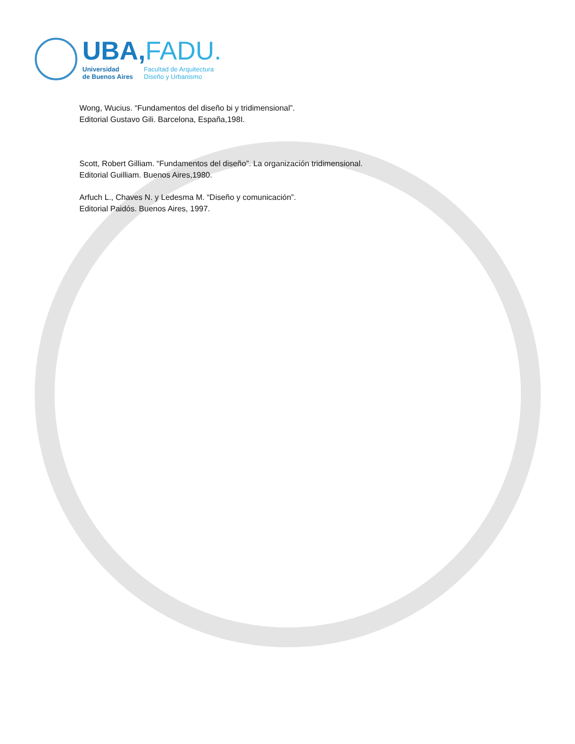UBA,FADU.
Universidad
de Buenos Aires
Facultad de Arquitectura
Diseño y Urbanismo
Wong, Wucius. “Fundamentos del diseño bi y tridimensional”.
Editorial Gustavo Gili. Barcelona, España,198I.
Scott, Robert Gilliam. “Fundamentos del diseño”. La organización tridimensional.
Editorial Guilliam. Buenos Aires,1980.
Arfuch L., Chaves N. y Ledesma M. “Diseño y comunicación”.
Editorial Paidós. Buenos Aires, 1997.